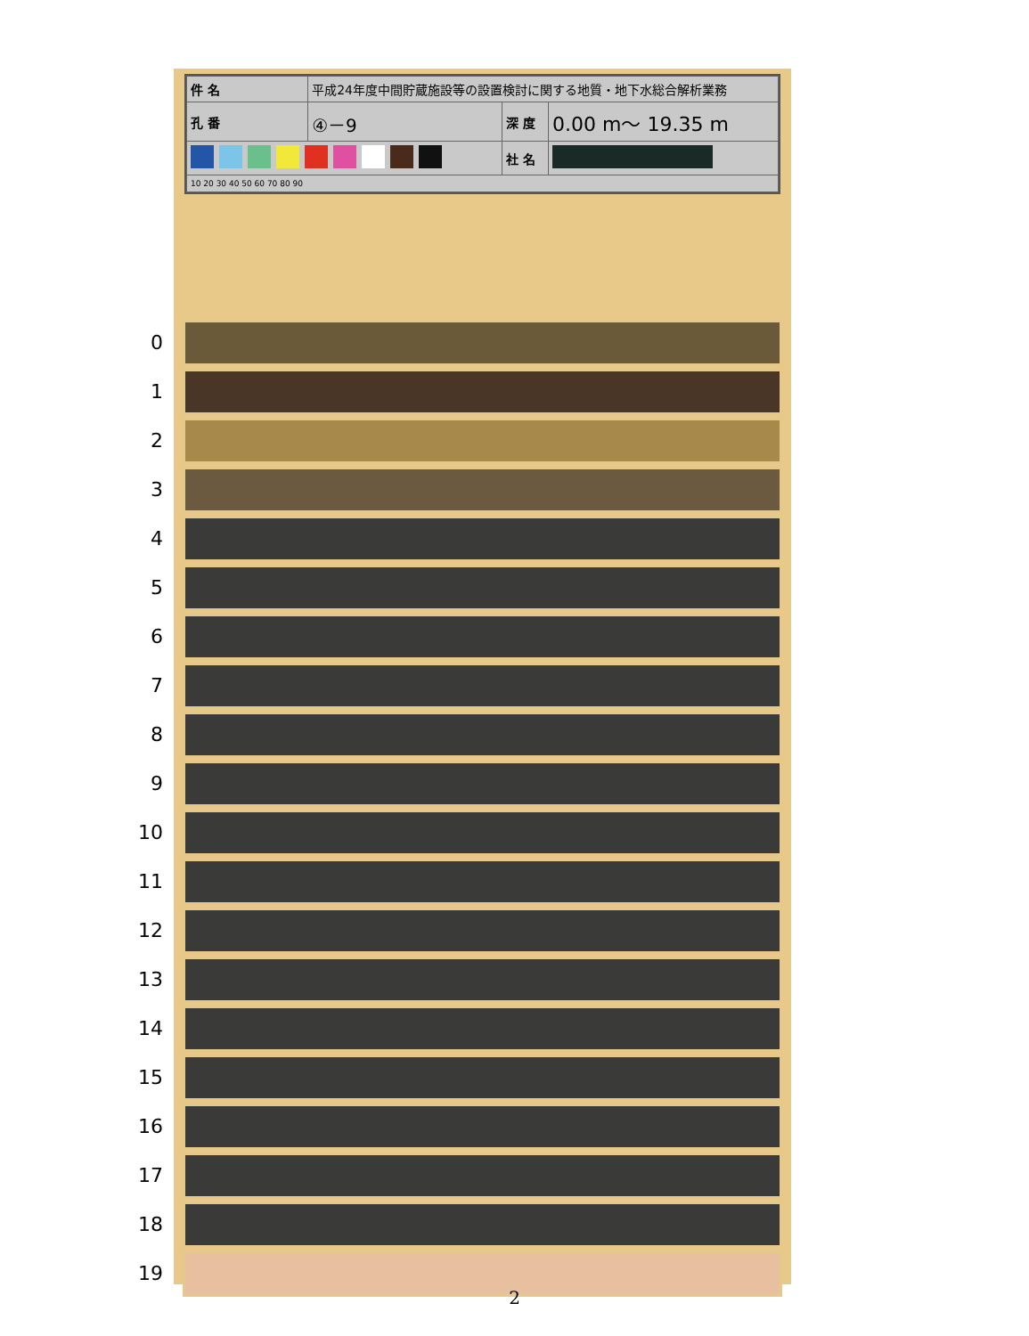| 件 名 | 平成24年度中間貯蔵施設等の設置検討に関する地質・地下水総合解析業務 | | |
| 孔 番 | ④－9 | 深 度 | 0.00 m～ 19.35 m |
| | | 社 名 | |
| 10 20 30 40 50 60 70 80 90 | | | |
0
1
2
3
4
5
6
7
8
9
10
11
12
13
14
15
16
17
18
19
2